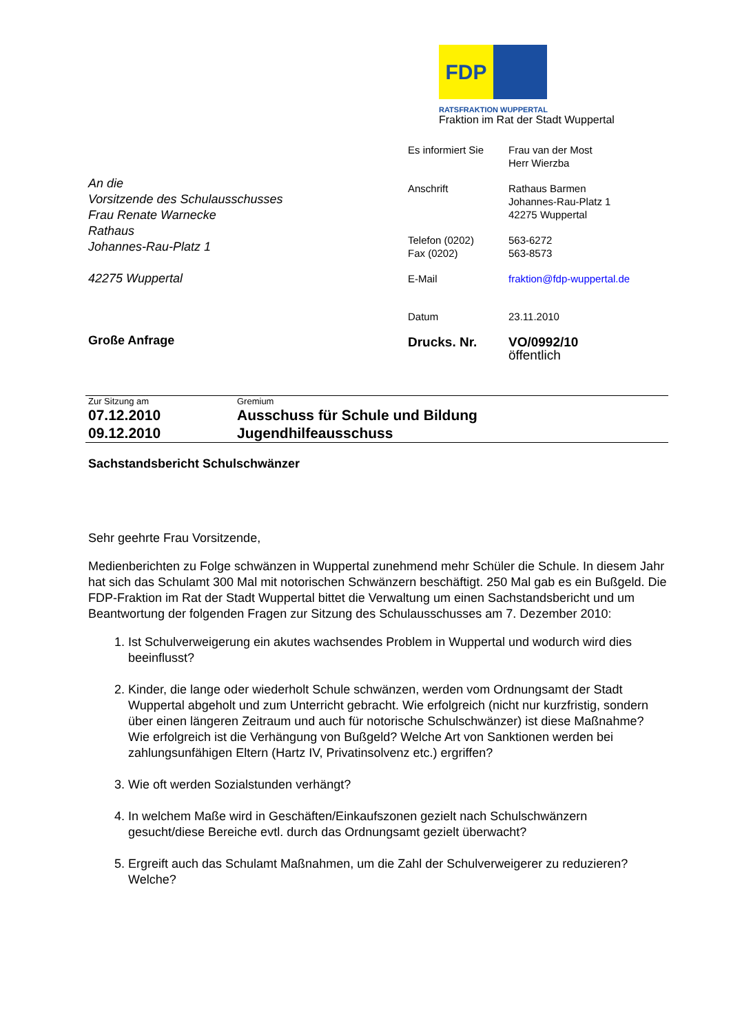FDP
RATSFRAKTION WUPPERTAL
Fraktion im Rat der Stadt Wuppertal
| Es informiert Sie | Frau van der Most Herr Wierzba |
| Anschrift | Rathaus Barmen Johannes-Rau-Platz 1 42275 Wuppertal |
| Telefon (0202) Fax (0202) | 563-6272 563-8573 |
| E-Mail | fraktion@fdp-wuppertal.de |
| Datum | 23.11.2010 |
| Drucks. Nr. | VO/0992/10 öffentlich |
An die
Vorsitzende des Schulausschusses
Frau Renate Warnecke
Rathaus
Johannes-Rau-Platz 1
42275 Wuppertal
Große Anfrage
| Zur Sitzung am | Gremium |
| 07.12.2010 | Ausschuss für Schule und Bildung |
| 09.12.2010 | Jugendhilfeausschuss |
Sachstandsbericht Schulschwänzer
Sehr geehrte Frau Vorsitzende,
Medienberichten zu Folge schwänzen in Wuppertal zunehmend mehr Schüler die Schule. In diesem Jahr hat sich das Schulamt 300 Mal mit notorischen Schwänzern beschäftigt. 250 Mal gab es ein Bußgeld. Die FDP-Fraktion im Rat der Stadt Wuppertal bittet die Verwaltung um einen Sachstandsbericht und um Beantwortung der folgenden Fragen zur Sitzung des Schulausschusses am 7. Dezember 2010:
1. Ist Schulverweigerung ein akutes wachsendes Problem in Wuppertal und wodurch wird dies beeinflusst?
2. Kinder, die lange oder wiederholt Schule schwänzen, werden vom Ordnungsamt der Stadt Wuppertal abgeholt und zum Unterricht gebracht. Wie erfolgreich (nicht nur kurzfristig, sondern über einen längeren Zeitraum und auch für notorische Schulschwänzer) ist diese Maßnahme? Wie erfolgreich ist die Verhängung von Bußgeld? Welche Art von Sanktionen werden bei zahlungsunfähigen Eltern (Hartz IV, Privatinsolvenz etc.) ergriffen?
3. Wie oft werden Sozialstunden verhängt?
4. In welchem Maße wird in Geschäften/Einkaufszonen gezielt nach Schulschwänzern gesucht/diese Bereiche evtl. durch das Ordnungsamt gezielt überwacht?
5. Ergreift auch das Schulamt Maßnahmen, um die Zahl der Schulverweigerer zu reduzieren? Welche?